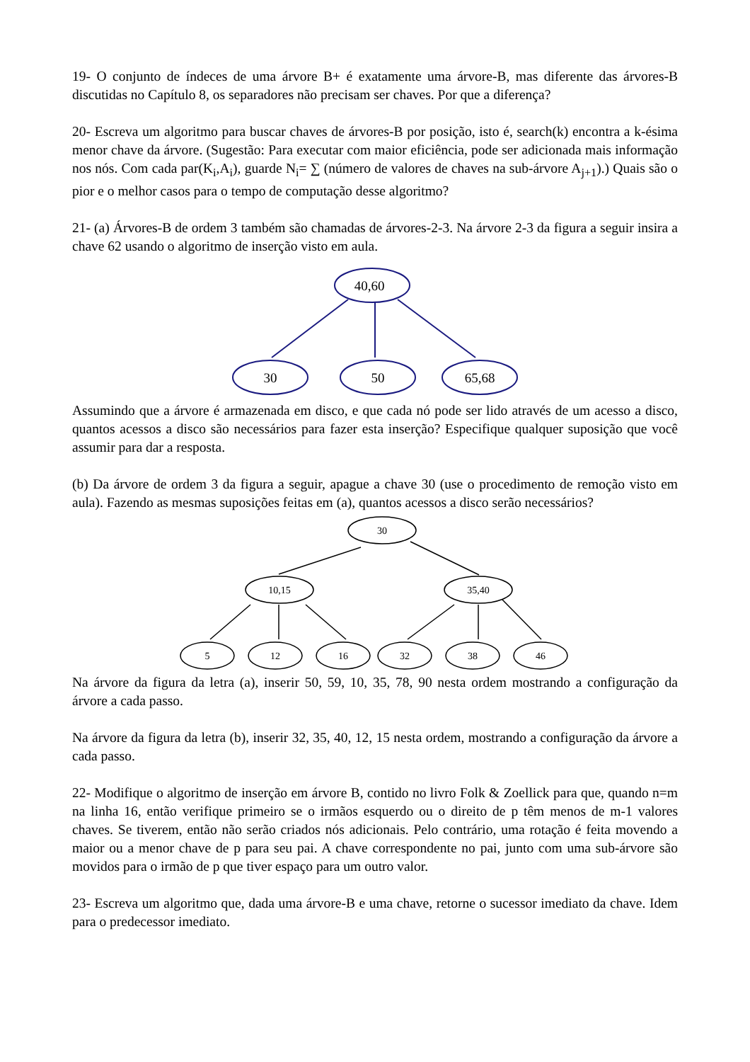19- O conjunto de índeces de uma árvore B+ é exatamente uma árvore-B, mas diferente das árvores-B discutidas no Capítulo 8, os separadores não precisam ser chaves. Por que a diferença?
20- Escreva um algoritmo para buscar chaves de árvores-B por posição, isto é, search(k) encontra a k-ésima menor chave da árvore. (Sugestão: Para executar com maior eficiência, pode ser adicionada mais informação nos nós. Com cada par(K<sub>i</sub>,A<sub>i</sub>), guarde N<sub>i</sub>= ∑ (número de valores de chaves na sub-árvore A<sub>j+1</sub>).) Quais são o pior e o melhor casos para o tempo de computação desse algoritmo?
21- (a) Árvores-B de ordem 3 também são chamadas de árvores-2-3. Na árvore 2-3 da figura a seguir insira a chave 62 usando o algoritmo de inserção visto em aula.
40,60
30
50
65,68
Assumindo que a árvore é armazenada em disco, e que cada nó pode ser lido através de um acesso a disco, quantos acessos a disco são necessários para fazer esta inserção? Especifique qualquer suposição que você assumir para dar a resposta.
(b) Da árvore de ordem 3 da figura a seguir, apague a chave 30 (use o procedimento de remoção visto em aula). Fazendo as mesmas suposições feitas em (a), quantos acessos a disco serão necessários?
30
10,15
35,40
5
12
16
32
38
46
Na árvore da figura da letra (a), inserir 50, 59, 10, 35, 78, 90 nesta ordem mostrando a configuração da árvore a cada passo.
Na árvore da figura da letra (b), inserir 32, 35, 40, 12, 15 nesta ordem, mostrando a configuração da árvore a cada passo.
22- Modifique o algoritmo de inserção em árvore B, contido no livro Folk & Zoellick para que, quando n=m na linha 16, então verifique primeiro se o irmãos esquerdo ou o direito de p têm menos de m-1 valores chaves. Se tiverem, então não serão criados nós adicionais. Pelo contrário, uma rotação é feita movendo a maior ou a menor chave de p para seu pai. A chave correspondente no pai, junto com uma sub-árvore são movidos para o irmão de p que tiver espaço para um outro valor.
23- Escreva um algoritmo que, dada uma árvore-B e uma chave, retorne o sucessor imediato da chave. Idem para o predecessor imediato.